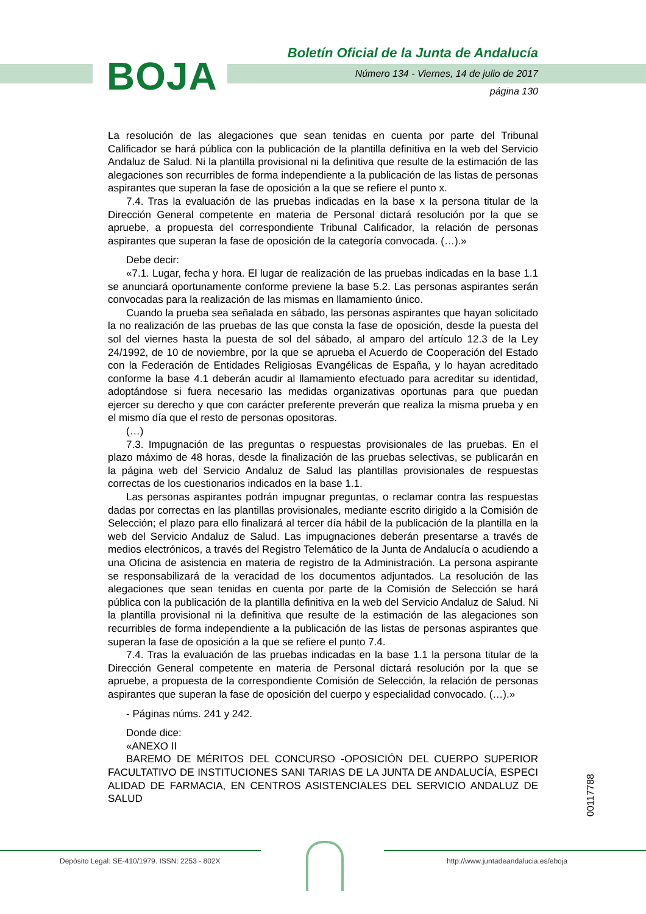BOJA
Boletín Oficial de la Junta de Andalucía
Número 134 - Viernes, 14 de julio de 2017
página 130
La resolución de las alegaciones que sean tenidas en cuenta por parte del Tribunal Calificador se hará pública con la publicación de la plantilla definitiva en la web del Servicio Andaluz de Salud. Ni la plantilla provisional ni la definitiva que resulte de la estimación de las alegaciones son recurribles de forma independiente a la publicación de las listas de personas aspirantes que superan la fase de oposición a la que se refiere el punto x.
7.4. Tras la evaluación de las pruebas indicadas en la base x la persona titular de la Dirección General competente en materia de Personal dictará resolución por la que se apruebe, a propuesta del correspondiente Tribunal Calificador, la relación de personas aspirantes que superan la fase de oposición de la categoría convocada. (…).»
Debe decir:
«7.1. Lugar, fecha y hora. El lugar de realización de las pruebas indicadas en la base 1.1 se anunciará oportunamente conforme previene la base 5.2. Las personas aspirantes serán convocadas para la realización de las mismas en llamamiento único.
Cuando la prueba sea señalada en sábado, las personas aspirantes que hayan solicitado la no realización de las pruebas de las que consta la fase de oposición, desde la puesta del sol del viernes hasta la puesta de sol del sábado, al amparo del artículo 12.3 de la Ley 24/1992, de 10 de noviembre, por la que se aprueba el Acuerdo de Cooperación del Estado con la Federación de Entidades Religiosas Evangélicas de España, y lo hayan acreditado conforme la base 4.1 deberán acudir al llamamiento efectuado para acreditar su identidad, adoptándose si fuera necesario las medidas organizativas oportunas para que puedan ejercer su derecho y que con carácter preferente preverán que realiza la misma prueba y en el mismo día que el resto de personas opositoras.
(…)
7.3. Impugnación de las preguntas o respuestas provisionales de las pruebas. En el plazo máximo de 48 horas, desde la finalización de las pruebas selectivas, se publicarán en la página web del Servicio Andaluz de Salud las plantillas provisionales de respuestas correctas de los cuestionarios indicados en la base 1.1.
Las personas aspirantes podrán impugnar preguntas, o reclamar contra las respuestas dadas por correctas en las plantillas provisionales, mediante escrito dirigido a la Comisión de Selección; el plazo para ello finalizará al tercer día hábil de la publicación de la plantilla en la web del Servicio Andaluz de Salud. Las impugnaciones deberán presentarse a través de medios electrónicos, a través del Registro Telemático de la Junta de Andalucía o acudiendo a una Oficina de asistencia en materia de registro de la Administración. La persona aspirante se responsabilizará de la veracidad de los documentos adjuntados. La resolución de las alegaciones que sean tenidas en cuenta por parte de la Comisión de Selección se hará pública con la publicación de la plantilla definitiva en la web del Servicio Andaluz de Salud. Ni la plantilla provisional ni la definitiva que resulte de la estimación de las alegaciones son recurribles de forma independiente a la publicación de las listas de personas aspirantes que superan la fase de oposición a la que se refiere el punto 7.4.
7.4. Tras la evaluación de las pruebas indicadas en la base 1.1 la persona titular de la Dirección General competente en materia de Personal dictará resolución por la que se apruebe, a propuesta de la correspondiente Comisión de Selección, la relación de personas aspirantes que superan la fase de oposición del cuerpo y especialidad convocado. (…).»
- Páginas núms. 241 y 242.
Donde dice:
«ANEXO II
BAREMO DE MÉRITOS DEL CONCURSO -OPOSICIÓN DEL CUERPO SUPERIOR FACULTATIVO DE INSTITUCIONES SANI TARIAS DE LA JUNTA DE ANDALUCÍA, ESPECI ALIDAD DE FARMACIA, EN CENTROS ASISTENCIALES DEL SERVICIO ANDALUZ DE SALUD
00117788
Depósito Legal: SE-410/1979. ISSN: 2253 - 802X http://www.juntadeandalucia.es/eboja